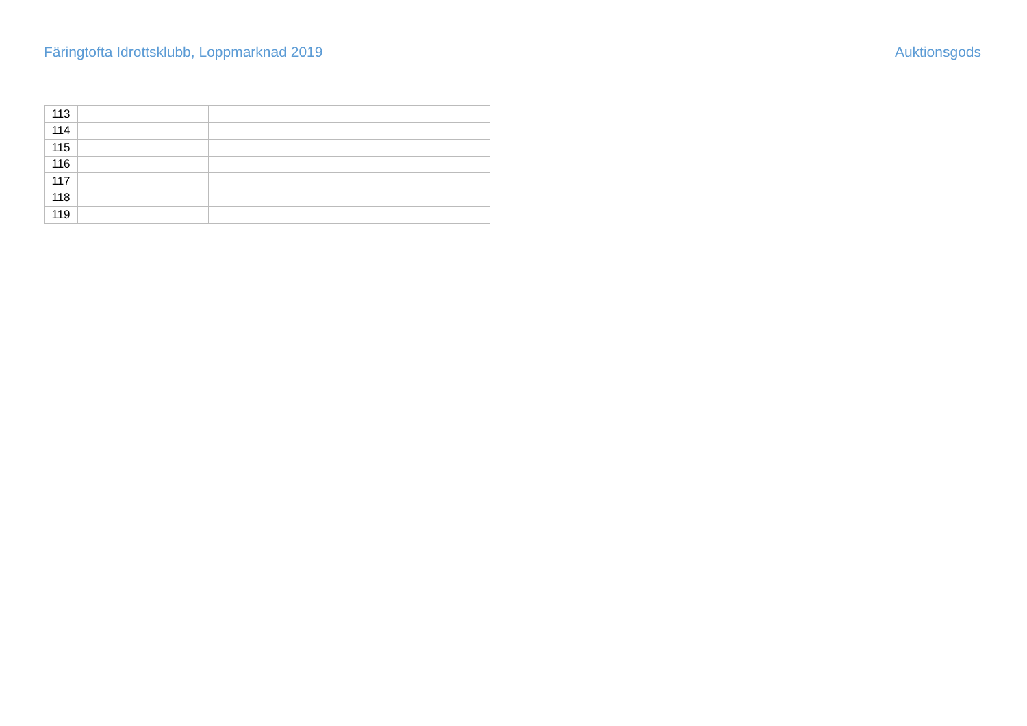Färingtofta Idrottsklubb, Loppmarknad 2019 Auktionsgods
| 113 | | |
| 114 | | |
| 115 | | |
| 116 | | |
| 117 | | |
| 118 | | |
| 119 | | |